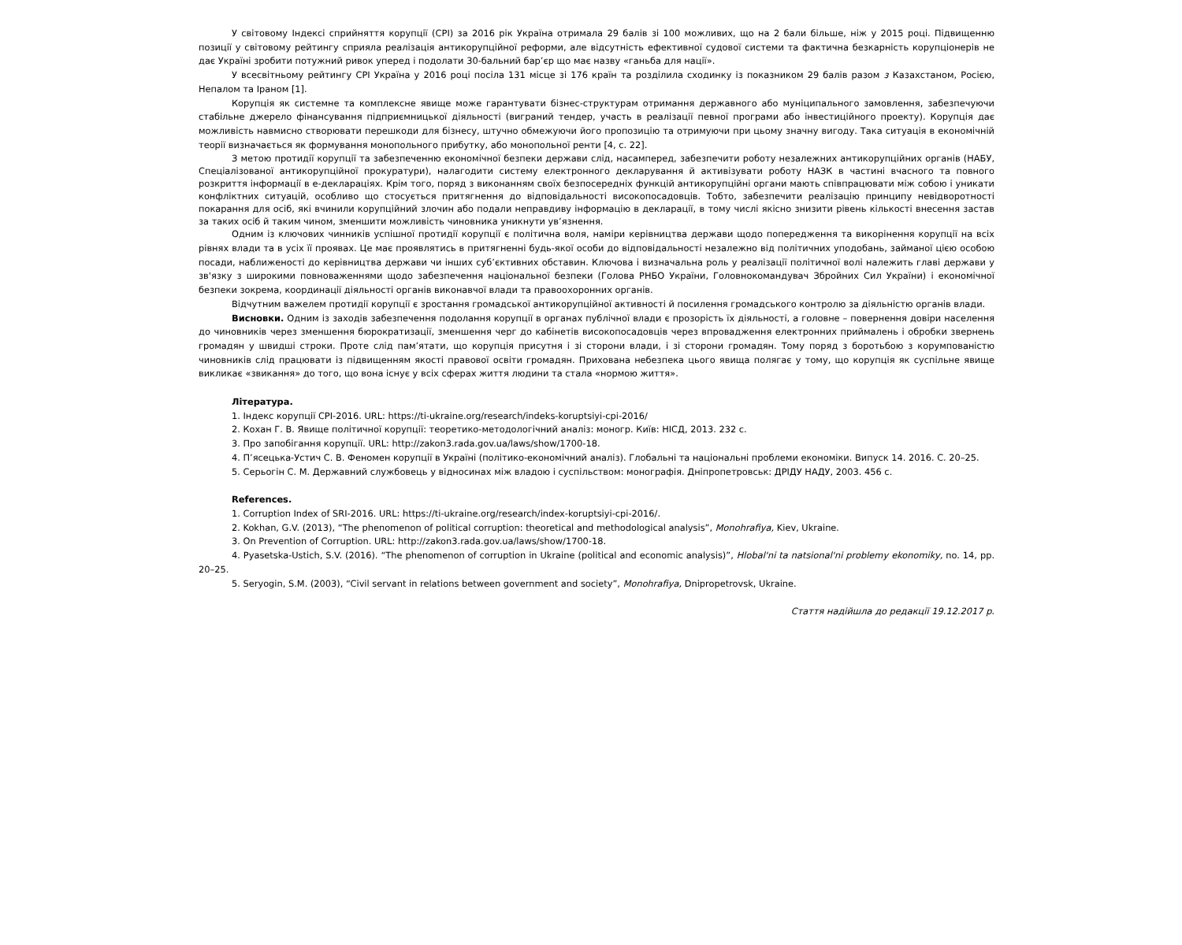У світовому Індексі сприйняття корупції (CPI) за 2016 рік Україна отримала 29 балів зі 100 можливих, що на 2 бали більше, ніж у 2015 році. Підвищенню позиції у світовому рейтингу сприяла реалізація антикорупційної реформи, але відсутність ефективної судової системи та фактична безкарність корупціонерів не дає Україні зробити потужний ривок уперед і подолати 30-бальний бар’єр що має назву «ганьба для нації».
У всесвітньому рейтингу CPI Україна у 2016 році посіла 131 місце зі 176 країн та розділила сходинку із показником 29 балів разом з Казахстаном, Росією, Непалом та Іраном [1].
Корупція як системне та комплексне явище може гарантувати бізнес-структурам отримання державного або муніципального замовлення, забезпечуючи стабільне джерело фінансування підприємницької діяльності (виграний тендер, участь в реалізації певної програми або інвестиційного проекту). Корупція дає можливість навмисно створювати перешкоди для бізнесу, штучно обмежуючи його пропозицію та отримуючи при цьому значну вигоду. Така ситуація в економічній теорії визначається як формування монопольного прибутку, або монопольної ренти [4, с. 22].
З метою протидії корупції та забезпеченню економічної безпеки держави слід, насамперед, забезпечити роботу незалежних антикорупційних органів (НАБУ, Спеціалізованої антикорупційної прокуратури), налагодити систему електронного декларування й активізувати роботу НАЗК в частині вчасного та повного розкриття інформації в е-деклараціях. Крім того, поряд з виконанням своїх безпосередніх функцій антикорупційні органи мають співпрацювати між собою і уникати конфліктних ситуацій, особливо що стосується притягнення до відповідальності високопосадовців. Тобто, забезпечити реалізацію принципу невідворотності покарання для осіб, які вчинили корупційний злочин або подали неправдиву інформацію в декларації, в тому числі якісно знизити рівень кількості внесення застав за таких осіб й таким чином, зменшити можливість чиновника уникнути ув’язнення.
Одним із ключових чинників успішної протидії корупції є політична воля, наміри керівництва держави щодо попередження та викорінення корупції на всіх рівнях влади та в усіх її проявах. Це має проявлятись в притягненні будь-якої особи до відповідальності незалежно від політичних уподобань, займаної цією особою посади, наближеності до керівництва держави чи інших суб’єктивних обставин. Ключова і визначальна роль у реалізації політичної волі належить главі держави у зв'язку з широкими повноваженнями щодо забезпечення національної безпеки (Голова РНБО України, Головнокомандувач Збройних Сил України) і економічної безпеки зокрема, координації діяльності органів виконавчої влади та правоохоронних органів.
Відчутним важелем протидії корупції є зростання громадської антикорупційної активності й посилення громадського контролю за діяльністю органів влади.
Висновки. Одним із заходів забезпечення подолання корупції в органах публічної влади є прозорість їх діяльності, а головне – повернення довіри населення до чиновників через зменшення бюрократизації, зменшення черг до кабінетів високопосадовців через впровадження електронних приймалень і обробки звернень громадян у швидші строки. Проте слід пам’ятати, що корупція присутня і зі сторони влади, і зі сторони громадян. Тому поряд з боротьбою з корумпованістю чиновників слід працювати із підвищенням якості правової освіти громадян. Прихована небезпека цього явища полягає у тому, що корупція як суспільне явище викликає «звикання» до того, що вона існує у всіх сферах життя людини та стала «нормою життя».
Література.
1. Індекс корупції CPI-2016. URL: https://ti-ukraine.org/research/indeks-koruptsiyi-cpi-2016/
2. Кохан Г. В. Явище політичної корупції: теоретико-методологічний аналіз: моногр. Київ: НІСД, 2013. 232 с.
3. Про запобігання корупції. URL: http://zakon3.rada.gov.ua/laws/show/1700-18.
4. П’ясецька-Устич С. В. Феномен корупції в Україні (політико-економічний аналіз). Глобальні та національні проблеми економіки. Випуск 14. 2016. С. 20–25.
5. Серьогін С. М. Державний службовець у відносинах між владою і суспільством: монографія. Дніпропетровськ: ДРІДУ НАДУ, 2003. 456 с.
References.
1. Corruption Index of SRI-2016. URL: https://ti-ukraine.org/research/index-koruptsiyi-cpi-2016/.
2. Kokhan, G.V. (2013), “The phenomenon of political corruption: theoretical and methodological analysis”, Monohrafiya, Kiev, Ukraine.
3. On Prevention of Corruption. URL: http://zakon3.rada.gov.ua/laws/show/1700-18.
4. Pyasetska-Ustich, S.V. (2016). “The phenomenon of corruption in Ukraine (political and economic analysis)”, Hlobal'ni ta natsional'ni problemy ekonomiky, no. 14, pp. 20–25.
5. Seryogin, S.M. (2003), “Civil servant in relations between government and society”, Monohrafiya, Dnipropetrovsk, Ukraine.
Стаття надійшла до редакції 19.12.2017 р.